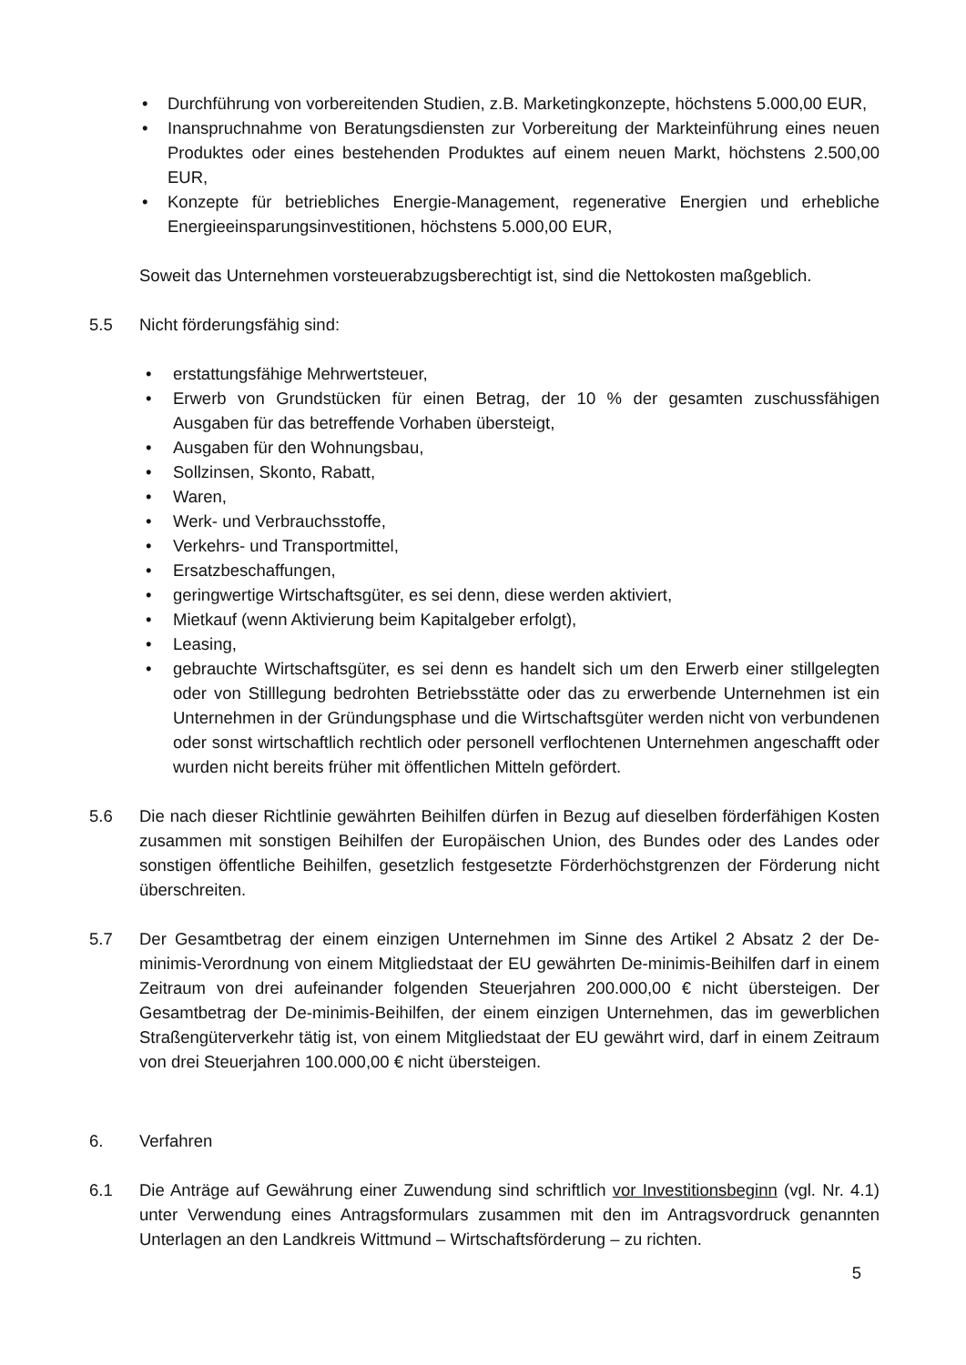• Durchführung von vorbereitenden Studien, z.B. Marketingkonzepte, höchstens 5.000,00 EUR,
• Inanspruchnahme von Beratungsdiensten zur Vorbereitung der Markteinführung eines neuen Produktes oder eines bestehenden Produktes auf einem neuen Markt, höchstens 2.500,00 EUR,
• Konzepte für betriebliches Energie-Management, regenerative Energien und erhebliche Energieeinsparungsinvestitionen, höchstens 5.000,00 EUR,
Soweit das Unternehmen vorsteuerabzugsberechtigt ist, sind die Nettokosten maßgeblich.
5.5 Nicht förderungsfähig sind:
• erstattungsfähige Mehrwertsteuer,
• Erwerb von Grundstücken für einen Betrag, der 10 % der gesamten zuschussfähigen Ausgaben für das betreffende Vorhaben übersteigt,
• Ausgaben für den Wohnungsbau,
• Sollzinsen, Skonto, Rabatt,
• Waren,
• Werk- und Verbrauchsstoffe,
• Verkehrs- und Transportmittel,
• Ersatzbeschaffungen,
• geringwertige Wirtschaftsgüter, es sei denn, diese werden aktiviert,
• Mietkauf (wenn Aktivierung beim Kapitalgeber erfolgt),
• Leasing,
• gebrauchte Wirtschaftsgüter, es sei denn es handelt sich um den Erwerb einer stillgelegten oder von Stilllegung bedrohten Betriebsstätte oder das zu erwerbende Unternehmen ist ein Unternehmen in der Gründungsphase und die Wirtschaftsgüter werden nicht von verbundenen oder sonst wirtschaftlich rechtlich oder personell verflochtenen Unternehmen angeschafft oder wurden nicht bereits früher mit öffentlichen Mitteln gefördert.
5.6 Die nach dieser Richtlinie gewährten Beihilfen dürfen in Bezug auf dieselben förderfähigen Kosten zusammen mit sonstigen Beihilfen der Europäischen Union, des Bundes oder des Landes oder sonstigen öffentliche Beihilfen, gesetzlich festgesetzte Förderhöchstgrenzen der Förderung nicht überschreiten.
5.7 Der Gesamtbetrag der einem einzigen Unternehmen im Sinne des Artikel 2 Absatz 2 der De-minimis-Verordnung von einem Mitgliedstaat der EU gewährten De-minimis-Beihilfen darf in einem Zeitraum von drei aufeinander folgenden Steuerjahren 200.000,00 € nicht übersteigen. Der Gesamtbetrag der De-minimis-Beihilfen, der einem einzigen Unternehmen, das im gewerblichen Straßengüterverkehr tätig ist, von einem Mitgliedstaat der EU gewährt wird, darf in einem Zeitraum von drei Steuerjahren 100.000,00 € nicht übersteigen.
6. Verfahren
6.1 Die Anträge auf Gewährung einer Zuwendung sind schriftlich vor Investitionsbeginn (vgl. Nr. 4.1) unter Verwendung eines Antragsformulars zusammen mit den im Antragsvordruck genannten Unterlagen an den Landkreis Wittmund – Wirtschaftsförderung – zu richten.
5